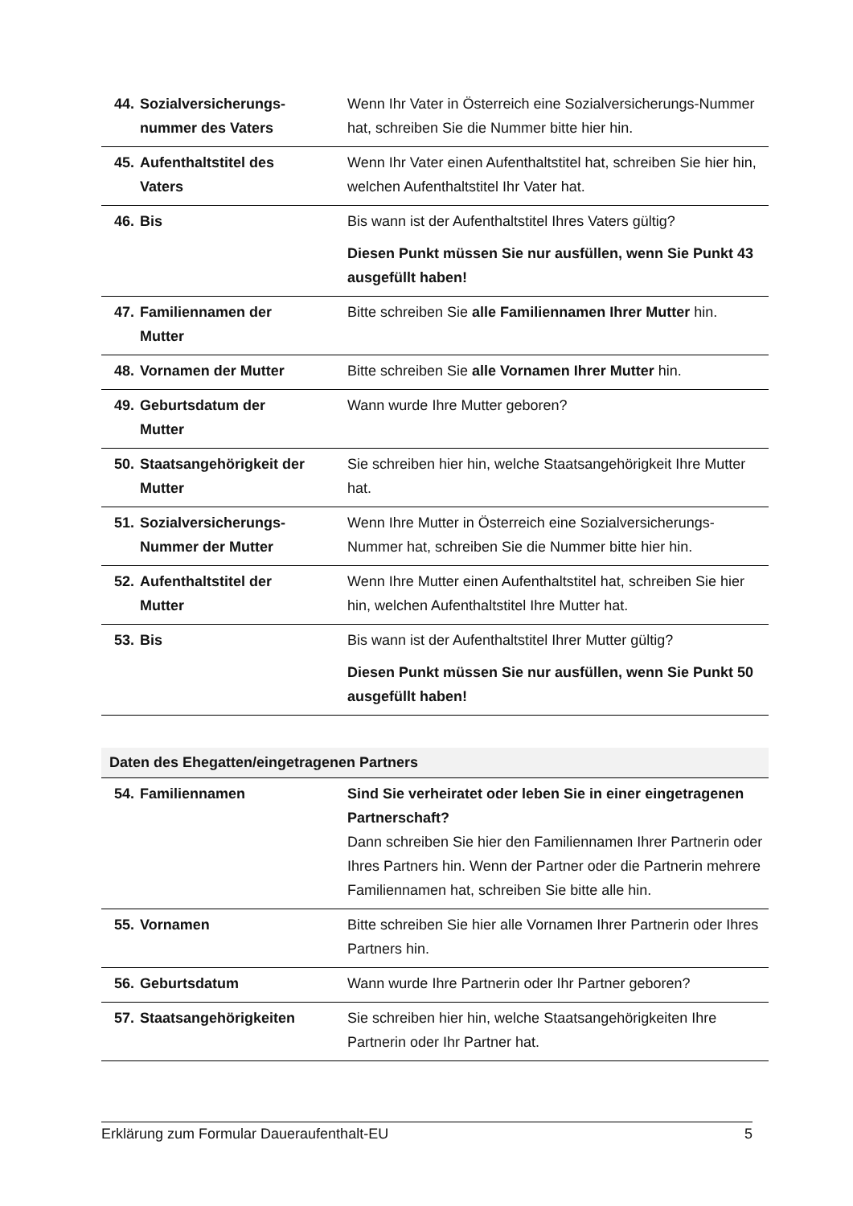| 44. Sozialversicherungs- nummer des Vaters | Wenn Ihr Vater in Österreich eine Sozialversicherungs-Nummer hat, schreiben Sie die Nummer bitte hier hin. |
| 45. Aufenthaltstitel des Vaters | Wenn Ihr Vater einen Aufenthaltstitel hat, schreiben Sie hier hin, welchen Aufenthaltstitel Ihr Vater hat. |
| 46. Bis | Bis wann ist der Aufenthaltstitel Ihres Vaters gültig? Diesen Punkt müssen Sie nur ausfüllen, wenn Sie Punkt 43 ausgefüllt haben! |
| 47. Familiennamen der Mutter | Bitte schreiben Sie alle Familiennamen Ihrer Mutter hin. |
| 48. Vornamen der Mutter | Bitte schreiben Sie alle Vornamen Ihrer Mutter hin. |
| 49. Geburtsdatum der Mutter | Wann wurde Ihre Mutter geboren? |
| 50. Staatsangehörigkeit der Mutter | Sie schreiben hier hin, welche Staatsangehörigkeit Ihre Mutter hat. |
| 51. Sozialversicherungs- Nummer der Mutter | Wenn Ihre Mutter in Österreich eine Sozialversicherungs-Nummer hat, schreiben Sie die Nummer bitte hier hin. |
| 52. Aufenthaltstitel der Mutter | Wenn Ihre Mutter einen Aufenthaltstitel hat, schreiben Sie hier hin, welchen Aufenthaltstitel Ihre Mutter hat. |
| 53. Bis | Bis wann ist der Aufenthaltstitel Ihrer Mutter gültig? Diesen Punkt müssen Sie nur ausfüllen, wenn Sie Punkt 50 ausgefüllt haben! |
Daten des Ehegatten/eingetragenen Partners
| 54. Familiennamen | Sind Sie verheiratet oder leben Sie in einer eingetragenen Partnerschaft? Dann schreiben Sie hier den Familiennamen Ihrer Partnerin oder Ihres Partners hin. Wenn der Partner oder die Partnerin mehrere Familiennamen hat, schreiben Sie bitte alle hin. |
| 55. Vornamen | Bitte schreiben Sie hier alle Vornamen Ihrer Partnerin oder Ihres Partners hin. |
| 56. Geburtsdatum | Wann wurde Ihre Partnerin oder Ihr Partner geboren? |
| 57. Staatsangehörigkeiten | Sie schreiben hier hin, welche Staatsangehörigkeiten Ihre Partnerin oder Ihr Partner hat. |
Erklärung zum Formular Daueraufenthalt-EU 5